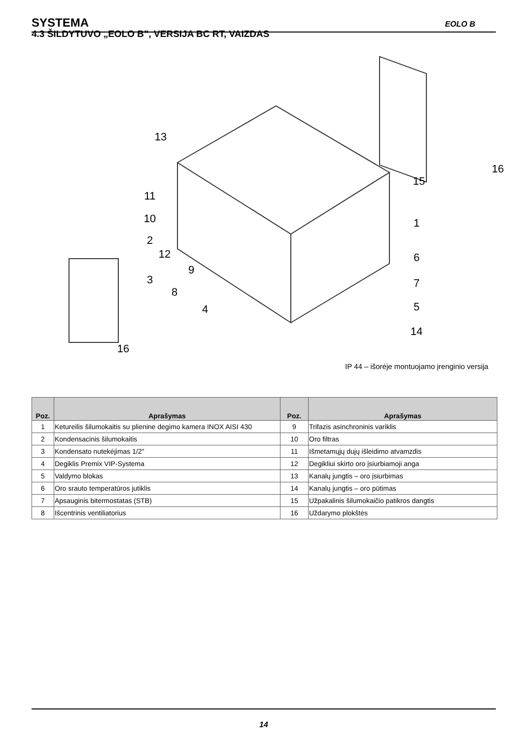SYSTEMA EOLO B
4.3 ŠILDYTUVO „EOLO B”, VERSIJA BC RT, VAIZDAS
13
11
10
2
12
3
9
8
4
15
16
1
6
7
5
14
16
IP 44 – išorėje montuojamo įrenginio versija
| Poz. | Aprašymas | Poz. | Aprašymas |
| --- | --- | --- | --- |
| 1 | Ketureilis šilumokaitis su plienine degimo kamera INOX AISI 430 | 9 | Trifazis asinchroninis variklis |
| 2 | Kondensacinis šilumokaitis | 10 | Oro filtras |
| 3 | Kondensato nutekėjimas 1/2" | 11 | Išmetamųjų dujų išleidimo atvamzdis |
| 4 | Degiklis Premix VIP-Systema | 12 | Degikliui skirto oro įsiurbiamoji anga |
| 5 | Valdymo blokas | 13 | Kanalų jungtis – oro įsiurbimas |
| 6 | Oro srauto temperatūros jutiklis | 14 | Kanalų jungtis – oro pūtimas |
| 7 | Apsauginis bitermostatas (STB) | 15 | Užpakalinis šilumokaičio patikros dangtis |
| 8 | Išcentrinis ventiliatorius | 16 | Uždarymo plokštės |
14